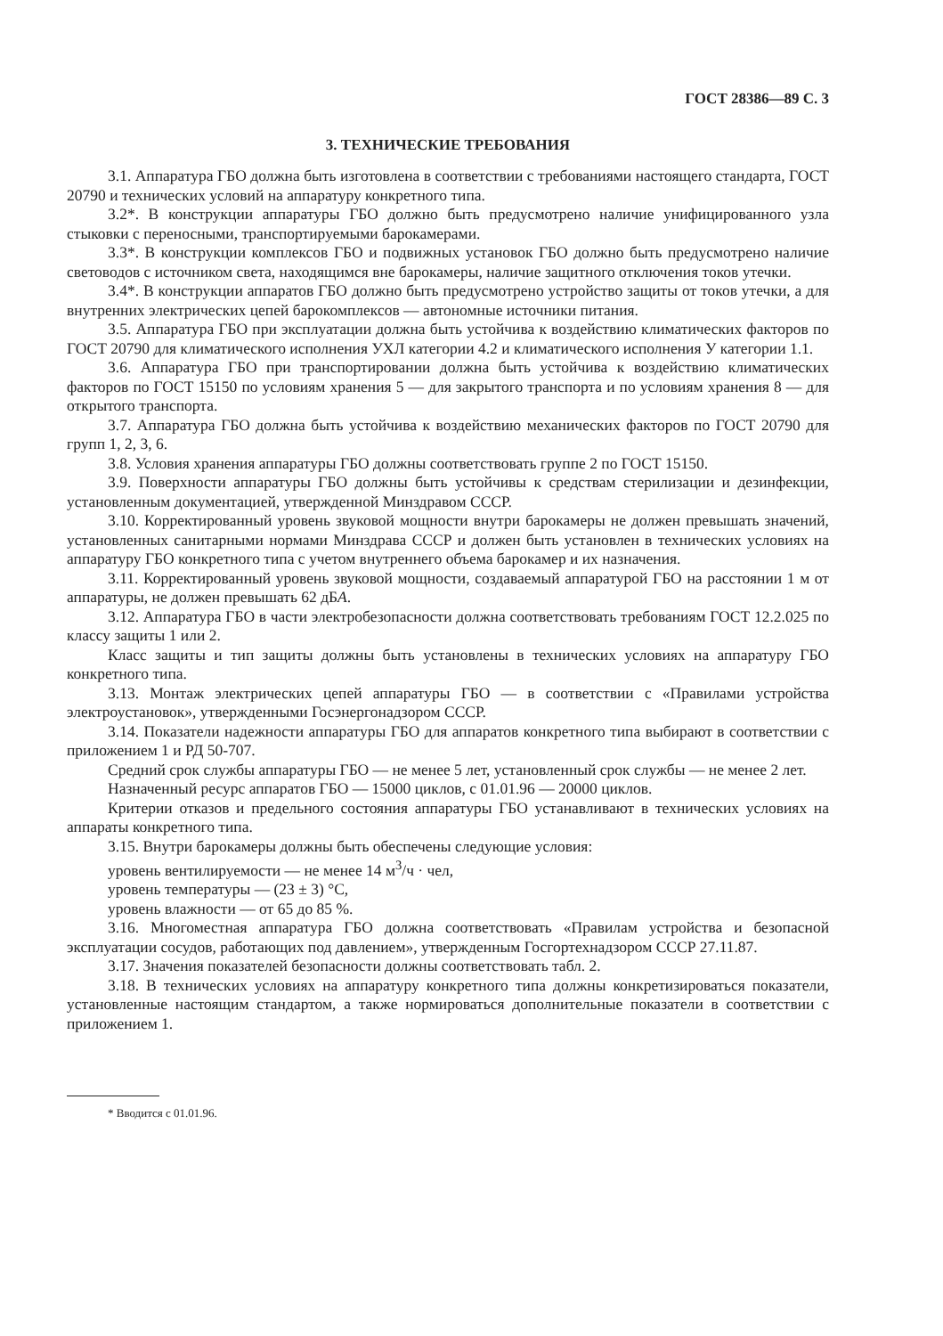ГОСТ 28386—89 С. 3
3. ТЕХНИЧЕСКИЕ ТРЕБОВАНИЯ
3.1. Аппаратура ГБО должна быть изготовлена в соответствии с требованиями настоящего стандарта, ГОСТ 20790 и технических условий на аппаратуру конкретного типа.
3.2*. В конструкции аппаратуры ГБО должно быть предусмотрено наличие унифицированного узла стыковки с переносными, транспортируемыми барокамерами.
3.3*. В конструкции комплексов ГБО и подвижных установок ГБО должно быть предусмотрено наличие световодов с источником света, находящимся вне барокамеры, наличие защитного отключения токов утечки.
3.4*. В конструкции аппаратов ГБО должно быть предусмотрено устройство защиты от токов утечки, а для внутренних электрических цепей барокомплексов — автономные источники питания.
3.5. Аппаратура ГБО при эксплуатации должна быть устойчива к воздействию климатических факторов по ГОСТ 20790 для климатического исполнения УХЛ категории 4.2 и климатического исполнения У категории 1.1.
3.6. Аппаратура ГБО при транспортировании должна быть устойчива к воздействию климатических факторов по ГОСТ 15150 по условиям хранения 5 — для закрытого транспорта и по условиям хранения 8 — для открытого транспорта.
3.7. Аппаратура ГБО должна быть устойчива к воздействию механических факторов по ГОСТ 20790 для групп 1, 2, 3, 6.
3.8. Условия хранения аппаратуры ГБО должны соответствовать группе 2 по ГОСТ 15150.
3.9. Поверхности аппаратуры ГБО должны быть устойчивы к средствам стерилизации и дезинфекции, установленным документацией, утвержденной Минздравом СССР.
3.10. Корректированный уровень звуковой мощности внутри барокамеры не должен превышать значений, установленных санитарными нормами Минздрава СССР и должен быть установлен в технических условиях на аппаратуру ГБО конкретного типа с учетом внутреннего объема барокамер и их назначения.
3.11. Корректированный уровень звуковой мощности, создаваемый аппаратурой ГБО на расстоянии 1 м от аппаратуры, не должен превышать 62 дБА.
3.12. Аппаратура ГБО в части электробезопасности должна соответствовать требованиям ГОСТ 12.2.025 по классу защиты 1 или 2.
Класс защиты и тип защиты должны быть установлены в технических условиях на аппаратуру ГБО конкретного типа.
3.13. Монтаж электрических цепей аппаратуры ГБО — в соответствии с «Правилами устройства электроустановок», утвержденными Госэнергонадзором СССР.
3.14. Показатели надежности аппаратуры ГБО для аппаратов конкретного типа выбирают в соответствии с приложением 1 и РД 50-707.
Средний срок службы аппаратуры ГБО — не менее 5 лет, установленный срок службы — не менее 2 лет.
Назначенный ресурс аппаратов ГБО — 15000 циклов, с 01.01.96 — 20000 циклов.
Критерии отказов и предельного состояния аппаратуры ГБО устанавливают в технических условиях на аппараты конкретного типа.
3.15. Внутри барокамеры должны быть обеспечены следующие условия:
уровень вентилируемости — не менее 14 м<sup>3</sup>/ч · чел,
уровень температуры — (23 ± 3) °С,
уровень влажности — от 65 до 85 %.
3.16. Многоместная аппаратура ГБО должна соответствовать «Правилам устройства и безопасной эксплуатации сосудов, работающих под давлением», утвержденным Госгортехнадзором СССР 27.11.87.
3.17. Значения показателей безопасности должны соответствовать табл. 2.
3.18. В технических условиях на аппаратуру конкретного типа должны конкретизироваться показатели, установленные настоящим стандартом, а также нормироваться дополнительные показатели в соответствии с приложением 1.
* Вводится с 01.01.96.